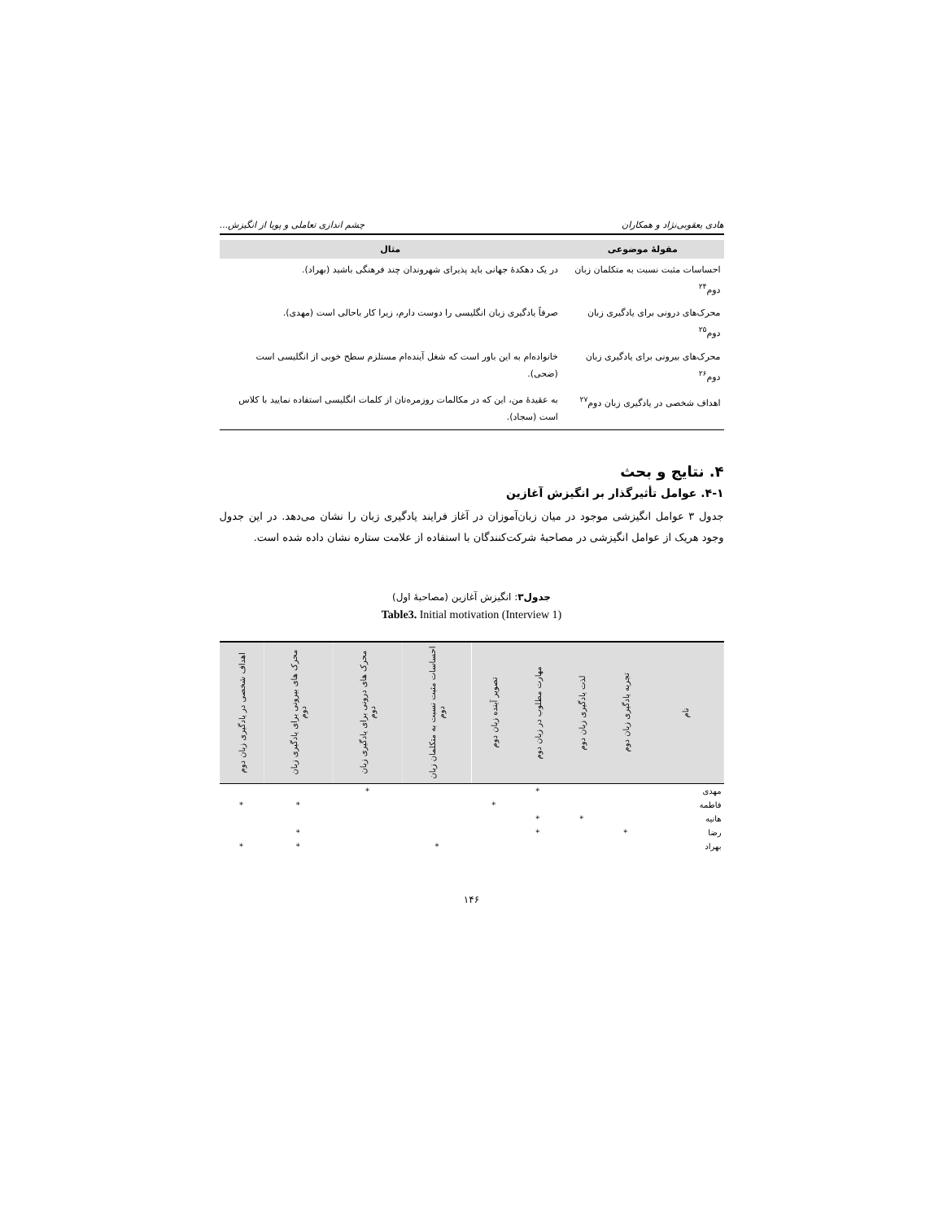هادی یعقوبی‌نژاد و همکاران چشم اندازی تعاملی و پویا از انگیزش...
| مقولهٔ موضوعی | مثال |
| --- | --- |
| احساسات مثبت نسبت به متکلمان زبان دوم<sup>۲۴</sup> | در یک دهکدهٔ جهانی باید پذیرای شهروندان چند فرهنگی باشید (بهراد). |
| محرک‌های درونی برای یادگیری زبان دوم<sup>۲۵</sup> | صرفاً یادگیری زبان انگلیسی را دوست دارم، زیرا کار باحالی است (مهدی). |
| محرک‌های بیرونی برای یادگیری زبان دوم<sup>۲۶</sup> | خانواده‌ام به این باور است که شغل آینده‌ام مستلزم سطح خوبی از انگلیسی است (ضحی). |
| اهداف شخصی در یادگیری زبان دوم<sup>۲۷</sup> | به عقیدهٔ من، این که در مکالمات روزمره‌تان از کلمات انگلیسی استفاده نمایید با کلاس است (سجاد). |
۴. نتایج و بحث
۴-۱. عوامل تأثیرگذار بر انگیزش آغازین
جدول ۳ عوامل انگیزشی موجود در میان زبان‌آموزان در آغاز فرایند یادگیری زبان را نشان می‌دهد. در این جدول وجود هریک از عوامل انگیزشی در مصاحبهٔ شرکت‌کنندگان با استفاده از علامت ستاره نشان داده شده است.
جدول۳: انگیزش آغازین (مصاحبهٔ اول)
Table3. Initial motivation (Interview 1)
| نام | تجربه یادگیری زبان دوم | لذت یادگیری زبان دوم | مهارت مطلوب در زبان دوم | تصویر آینده زبان دوم | احساسات مثبت نسبت به متکلمان زبان دوم | محرک های درونی برای یادگیری زبان دوم | محرک های بیرونی برای یادگیری زبان دوم | اهداف شخصی در یادگیری زبان دوم |
| --- | --- | --- | --- | --- | --- | --- | --- | --- |
| مهدی | | | * | | | * | | |
| فاطمه | | | | * | | | * | * |
| هانیه | | * | * | | | | | |
| رضا | * | | * | | | | * | |
| بهراد | | | | | * | | * | * |
۱۴۶